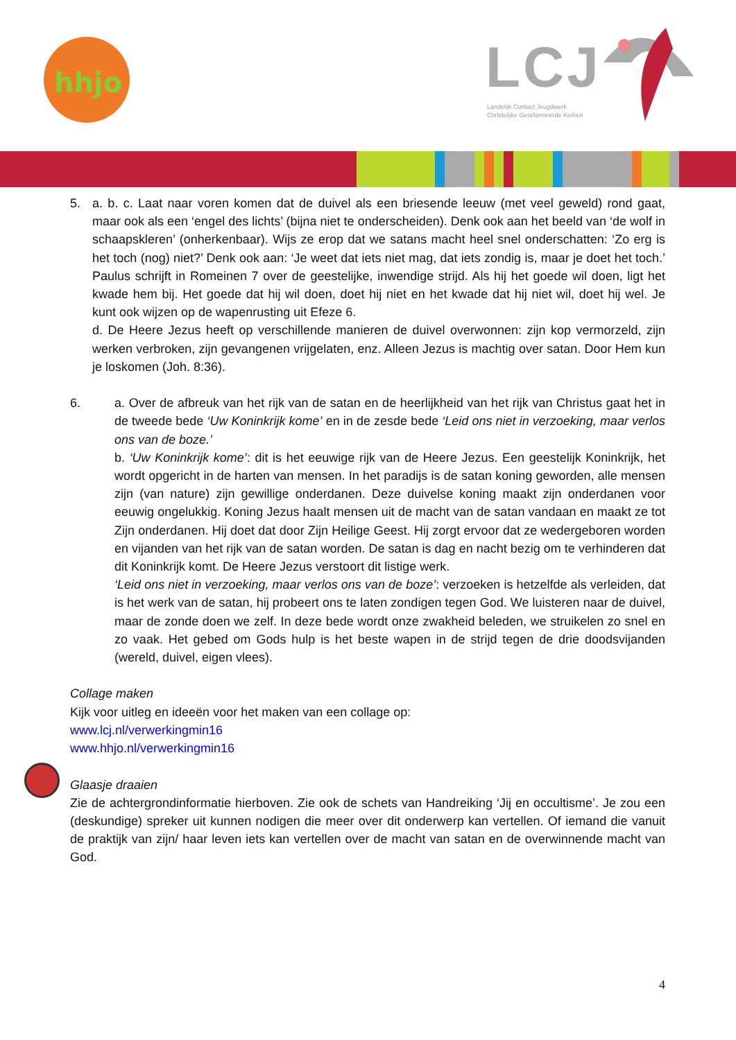hhjo
LCJ
Landelijk Contact Jeugdwerk
Christelijke Gereformeerde Kerken
5. a. b. c. Laat naar voren komen dat de duivel als een briesende leeuw (met veel geweld) rond gaat, maar ook als een ‘engel des lichts’ (bijna niet te onderscheiden). Denk ook aan het beeld van ‘de wolf in schaapskleren’ (onherkenbaar). Wijs ze erop dat we satans macht heel snel onderschatten: ‘Zo erg is het toch (nog) niet?’ Denk ook aan: ‘Je weet dat iets niet mag, dat iets zondig is, maar je doet het toch.’ Paulus schrijft in Romeinen 7 over de geestelijke, inwendige strijd. Als hij het goede wil doen, ligt het kwade hem bij. Het goede dat hij wil doen, doet hij niet en het kwade dat hij niet wil, doet hij wel. Je kunt ook wijzen op de wapenrusting uit Efeze 6.
d. De Heere Jezus heeft op verschillende manieren de duivel overwonnen: zijn kop vermorzeld, zijn werken verbroken, zijn gevangenen vrijgelaten, enz. Alleen Jezus is machtig over satan. Door Hem kun je loskomen (Joh. 8:36).
6. a. Over de afbreuk van het rijk van de satan en de heerlijkheid van het rijk van Christus gaat het in de tweede bede ‘Uw Koninkrijk kome’ en in de zesde bede ‘Leid ons niet in verzoeking, maar verlos ons van de boze.’
b. ‘Uw Koninkrijk kome’: dit is het eeuwige rijk van de Heere Jezus. Een geestelijk Koninkrijk, het wordt opgericht in de harten van mensen. In het paradijs is de satan koning geworden, alle mensen zijn (van nature) zijn gewillige onderdanen. Deze duivelse koning maakt zijn onderdanen voor eeuwig ongelukkig. Koning Jezus haalt mensen uit de macht van de satan vandaan en maakt ze tot Zijn onderdanen. Hij doet dat door Zijn Heilige Geest. Hij zorgt ervoor dat ze wedergeboren worden en vijanden van het rijk van de satan worden. De satan is dag en nacht bezig om te verhinderen dat dit Koninkrijk komt. De Heere Jezus verstoort dit listige werk.
‘Leid ons niet in verzoeking, maar verlos ons van de boze’: verzoeken is hetzelfde als verleiden, dat is het werk van de satan, hij probeert ons te laten zondigen tegen God. We luisteren naar de duivel, maar de zonde doen we zelf. In deze bede wordt onze zwakheid beleden, we struikelen zo snel en zo vaak. Het gebed om Gods hulp is het beste wapen in de strijd tegen de drie doodsvijanden (wereld, duivel, eigen vlees).
Collage maken
Kijk voor uitleg en ideeën voor het maken van een collage op:
www.lcj.nl/verwerkingmin16
www.hhjo.nl/verwerkingmin16
Glaasje draaien
Zie de achtergrondinformatie hierboven. Zie ook de schets van Handreiking ‘Jij en occultisme’. Je zou een (deskundige) spreker uit kunnen nodigen die meer over dit onderwerp kan vertellen. Of iemand die vanuit de praktijk van zijn/ haar leven iets kan vertellen over de macht van satan en de overwinnende macht van God.
4